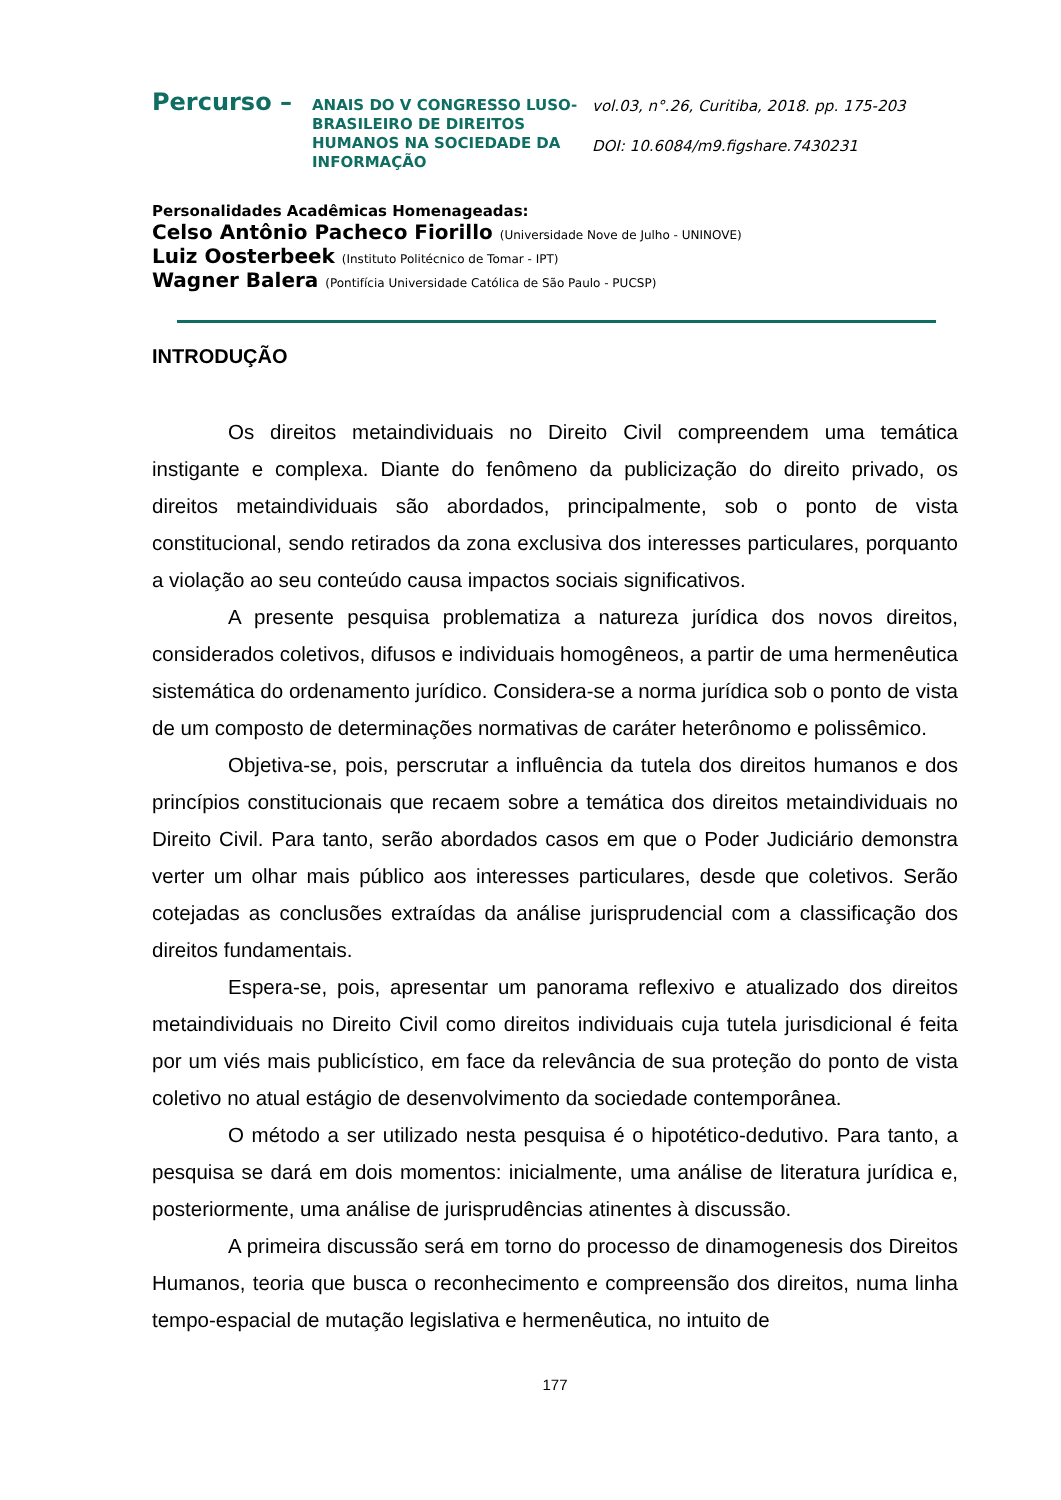Percurso –
ANAIS DO V CONGRESSO LUSO-BRASILEIRO DE DIREITOS HUMANOS NA SOCIEDADE DA INFORMAÇÃO
vol.03, n°.26, Curitiba, 2018. pp. 175-203
DOI: 10.6084/m9.figshare.7430231
Personalidades Acadêmicas Homenageadas:
Celso Antônio Pacheco Fiorillo (Universidade Nove de Julho - UNINOVE)
Luiz Oosterbeek (Instituto Politécnico de Tomar - IPT)
Wagner Balera (Pontifícia Universidade Católica de São Paulo - PUCSP)
INTRODUÇÃO
Os direitos metaindividuais no Direito Civil compreendem uma temática instigante e complexa. Diante do fenômeno da publicização do direito privado, os direitos metaindividuais são abordados, principalmente, sob o ponto de vista constitucional, sendo retirados da zona exclusiva dos interesses particulares, porquanto a violação ao seu conteúdo causa impactos sociais significativos.
A presente pesquisa problematiza a natureza jurídica dos novos direitos, considerados coletivos, difusos e individuais homogêneos, a partir de uma hermenêutica sistemática do ordenamento jurídico. Considera-se a norma jurídica sob o ponto de vista de um composto de determinações normativas de caráter heterônomo e polissêmico.
Objetiva-se, pois, perscrutar a influência da tutela dos direitos humanos e dos princípios constitucionais que recaem sobre a temática dos direitos metaindividuais no Direito Civil. Para tanto, serão abordados casos em que o Poder Judiciário demonstra verter um olhar mais público aos interesses particulares, desde que coletivos. Serão cotejadas as conclusões extraídas da análise jurisprudencial com a classificação dos direitos fundamentais.
Espera-se, pois, apresentar um panorama reflexivo e atualizado dos direitos metaindividuais no Direito Civil como direitos individuais cuja tutela jurisdicional é feita por um viés mais publicístico, em face da relevância de sua proteção do ponto de vista coletivo no atual estágio de desenvolvimento da sociedade contemporânea.
O método a ser utilizado nesta pesquisa é o hipotético-dedutivo. Para tanto, a pesquisa se dará em dois momentos: inicialmente, uma análise de literatura jurídica e, posteriormente, uma análise de jurisprudências atinentes à discussão.
A primeira discussão será em torno do processo de dinamogenesis dos Direitos Humanos, teoria que busca o reconhecimento e compreensão dos direitos, numa linha tempo-espacial de mutação legislativa e hermenêutica, no intuito de
177